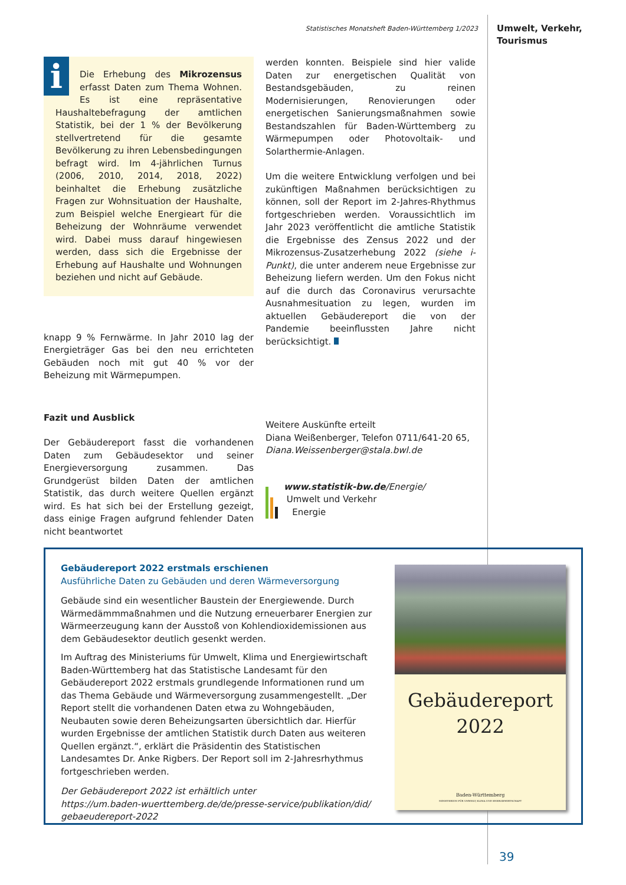Statistisches Monatsheft Baden-Württemberg 1/2023
Umwelt, Verkehr,
Tourismus
i
Die Erhebung des Mikrozensus erfasst Daten zum Thema Wohnen. Es ist eine repräsentative Haushaltebefragung der amtlichen Statistik, bei der 1 % der Bevölkerung stellvertretend für die gesamte Bevölkerung zu ihren Lebensbedingungen befragt wird. Im 4-jährlichen Turnus (2006, 2010, 2014, 2018, 2022) beinhaltet die Erhebung zusätzliche Fragen zur Wohnsituation der Haushalte, zum Beispiel welche Energieart für die Beheizung der Wohnräume verwendet wird. Dabei muss darauf hingewiesen werden, dass sich die Ergebnisse der Erhebung auf Haushalte und Wohnungen beziehen und nicht auf Gebäude.
knapp 9 % Fernwärme. In Jahr 2010 lag der Energieträger Gas bei den neu errichteten Gebäuden noch mit gut 40 % vor der Beheizung mit Wärmepumpen.
Fazit und Ausblick
Der Gebäudereport fasst die vorhandenen Daten zum Gebäudesektor und seiner Energieversorgung zusammen. Das Grundgerüst bilden Daten der amtlichen Statistik, das durch weitere Quellen ergänzt wird. Es hat sich bei der Erstellung gezeigt, dass einige Fragen aufgrund fehlender Daten nicht beantwortet
werden konnten. Beispiele sind hier valide Daten zur energetischen Qualität von Bestandsgebäuden, zu reinen Modernisierungen, Renovierungen oder energetischen Sanierungsmaßnahmen sowie Bestandszahlen für Baden-Württemberg zu Wärmepumpen oder Photovoltaik- und Solarthermie-Anlagen.
Um die weitere Entwicklung verfolgen und bei zukünftigen Maßnahmen berücksichtigen zu können, soll der Report im 2-Jahres-Rhythmus fortgeschrieben werden. Voraussichtlich im Jahr 2023 veröffentlicht die amtliche Statistik die Ergebnisse des Zensus 2022 und der Mikrozensus-Zusatzerhebung 2022 (siehe i-Punkt), die unter anderem neue Ergebnisse zur Beheizung liefern werden. Um den Fokus nicht auf die durch das Coronavirus verursachte Ausnahmesituation zu legen, wurden im aktuellen Gebäudereport die von der Pandemie beeinflussten Jahre nicht berücksichtigt.
Weitere Auskünfte erteilt
Diana Weißenberger, Telefon 0711/641-20 65,
Diana.Weissenberger@stala.bwl.de
www.statistik-bw.de/Energie/
Umwelt und Verkehr
Energie
Gebäudereport 2022 erstmals erschienen
Ausführliche Daten zu Gebäuden und deren Wärmeversorgung
Gebäude sind ein wesentlicher Baustein der Energiewende. Durch Wärmedämmmaßnahmen und die Nutzung erneuerbarer Energien zur Wärmeerzeugung kann der Ausstoß von Kohlendioxidemissionen aus dem Gebäudesektor deutlich gesenkt werden.
Im Auftrag des Ministeriums für Umwelt, Klima und Energiewirtschaft Baden-Württemberg hat das Statistische Landesamt für den Gebäudereport 2022 erstmals grundlegende Informationen rund um das Thema Gebäude und Wärmeversorgung zusammengestellt. „Der Report stellt die vorhandenen Daten etwa zu Wohngebäuden, Neubauten sowie deren Beheizungsarten übersichtlich dar. Hierfür wurden Ergebnisse der amtlichen Statistik durch Daten aus weiteren Quellen ergänzt.“, erklärt die Präsidentin des Statistischen Landesamtes Dr. Anke Rigbers. Der Report soll im 2-Jahresrhythmus fortgeschrieben werden.
Der Gebäudereport 2022 ist erhältlich unter
https://um.baden-wuerttemberg.de/de/presse-service/publikation/did/
gebaeudereport-2022
Gebäudereport
2022
Baden-Württemberg
MINISTERIUM FÜR UMWELT, KLIMA UND ENERGIEWIRTSCHAFT
39